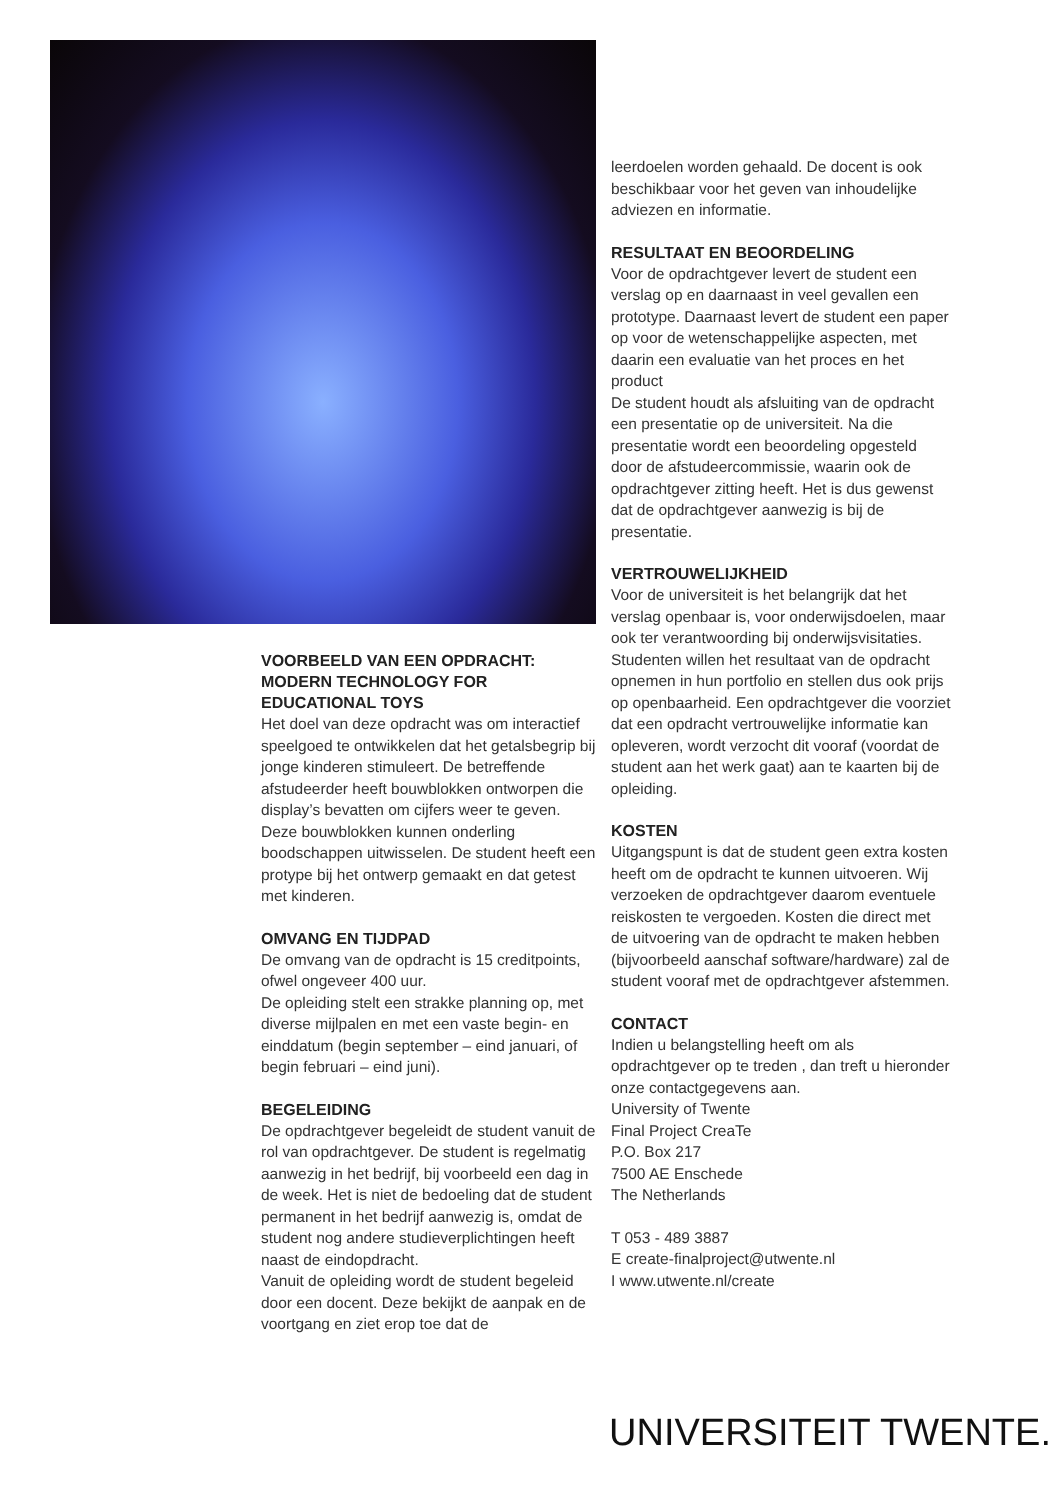leerdoelen worden gehaald. De docent is ook beschikbaar voor het geven van inhoudelijke adviezen en informatie.
RESULTAAT EN BEOORDELING
Voor de opdrachtgever levert de student een verslag op en daarnaast in veel gevallen een prototype. Daarnaast levert de student een paper op voor de wetenschappelijke aspecten, met daarin een evaluatie van het proces en het product
De student houdt als afsluiting van de opdracht een presentatie op de universiteit. Na die presentatie wordt een beoordeling opgesteld door de afstudeercommissie, waarin ook de opdrachtgever zitting heeft. Het is dus gewenst dat de opdrachtgever aanwezig is bij de presentatie.
VERTROUWELIJKHEID
Voor de universiteit is het belangrijk dat het verslag openbaar is, voor onderwijsdoelen, maar ook ter verantwoording bij onderwijsvisitaties. Studenten willen het resultaat van de opdracht opnemen in hun portfolio en stellen dus ook prijs op openbaarheid. Een opdrachtgever die voorziet dat een opdracht vertrouwelijke informatie kan opleveren, wordt verzocht dit vooraf (voordat de student aan het werk gaat) aan te kaarten bij de opleiding.
KOSTEN
Uitgangspunt is dat de student geen extra kosten heeft om de opdracht te kunnen uitvoeren. Wij verzoeken de opdrachtgever daarom eventuele reiskosten te vergoeden. Kosten die direct met de uitvoering van de opdracht te maken hebben (bijvoorbeeld aanschaf software/hardware) zal de student vooraf met de opdrachtgever afstemmen.
CONTACT
Indien u belangstelling heeft om als opdrachtgever op te treden , dan treft u hieronder onze contactgegevens aan.
University of Twente
Final Project CreaTe
P.O. Box 217
7500 AE Enschede
The Netherlands
T 053 - 489 3887
E create-finalproject@utwente.nl
I www.utwente.nl/create
VOORBEELD VAN EEN OPDRACHT: MODERN TECHNOLOGY FOR EDUCATIONAL TOYS
Het doel van deze opdracht was om interactief speelgoed te ontwikkelen dat het getalsbegrip bij jonge kinderen stimuleert. De betreffende afstudeerder heeft bouwblokken ontworpen die display’s bevatten om cijfers weer te geven. Deze bouwblokken kunnen onderling boodschappen uitwisselen. De student heeft een protype bij het ontwerp gemaakt en dat getest met kinderen.
OMVANG EN TIJDPAD
De omvang van de opdracht is 15 creditpoints, ofwel ongeveer 400 uur.
De opleiding stelt een strakke planning op, met diverse mijlpalen en met een vaste begin- en einddatum (begin september – eind januari, of begin februari – eind juni).
BEGELEIDING
De opdrachtgever begeleidt de student vanuit de rol van opdrachtgever. De student is regelmatig aanwezig in het bedrijf, bij voorbeeld een dag in de week. Het is niet de bedoeling dat de student permanent in het bedrijf aanwezig is, omdat de student nog andere studieverplichtingen heeft naast de eindopdracht.
Vanuit de opleiding wordt de student begeleid door een docent. Deze bekijkt de aanpak en de voortgang en ziet erop toe dat de
UNIVERSITEIT TWENTE.